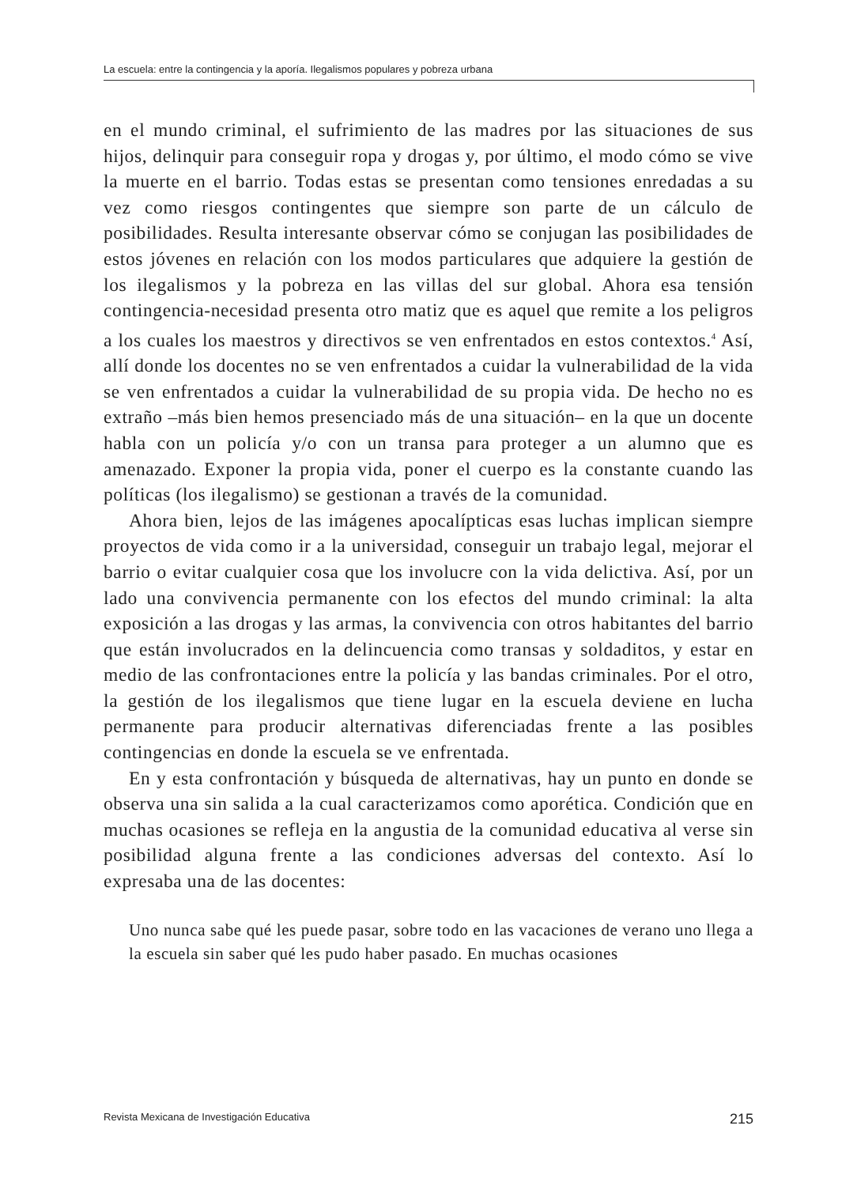La escuela: entre la contingencia y la aporía. Ilegalismos populares y pobreza urbana
en el mundo criminal, el sufrimiento de las madres por las situaciones de sus hijos, delinquir para conseguir ropa y drogas y, por último, el modo cómo se vive la muerte en el barrio. Todas estas se presentan como tensiones enredadas a su vez como riesgos contingentes que siempre son parte de un cálculo de posibilidades. Resulta interesante observar cómo se conjugan las posibilidades de estos jóvenes en relación con los modos particulares que adquiere la gestión de los ilegalismos y la pobreza en las villas del sur global. Ahora esa tensión contingencia-necesidad presenta otro matiz que es aquel que remite a los peligros a los cuales los maestros y directivos se ven enfrentados en estos contextos.<sup>4</sup> Así, allí donde los docentes no se ven enfrentados a cuidar la vulnerabilidad de la vida se ven enfrentados a cuidar la vulnerabilidad de su propia vida. De hecho no es extraño –más bien hemos presenciado más de una situación– en la que un docente habla con un policía y/o con un transa para proteger a un alumno que es amenazado. Exponer la propia vida, poner el cuerpo es la constante cuando las políticas (los ilegalismo) se gestionan a través de la comunidad.
Ahora bien, lejos de las imágenes apocalípticas esas luchas implican siempre proyectos de vida como ir a la universidad, conseguir un trabajo legal, mejorar el barrio o evitar cualquier cosa que los involucre con la vida delictiva. Así, por un lado una convivencia permanente con los efectos del mundo criminal: la alta exposición a las drogas y las armas, la convivencia con otros habitantes del barrio que están involucrados en la delincuencia como transas y soldaditos, y estar en medio de las confrontaciones entre la policía y las bandas criminales. Por el otro, la gestión de los ilegalismos que tiene lugar en la escuela deviene en lucha permanente para producir alternativas diferenciadas frente a las posibles contingencias en donde la escuela se ve enfrentada.
En y esta confrontación y búsqueda de alternativas, hay un punto en donde se observa una sin salida a la cual caracterizamos como aporética. Condición que en muchas ocasiones se refleja en la angustia de la comu­nidad educativa al verse sin posibilidad alguna frente a las condiciones adversas del contexto. Así lo expresaba una de las docentes:
Uno nunca sabe qué les puede pasar, sobre todo en las vacaciones de verano uno llega a la escuela sin saber qué les pudo haber pasado. En muchas ocasiones
Revista Mexicana de Investigación Educativa 215